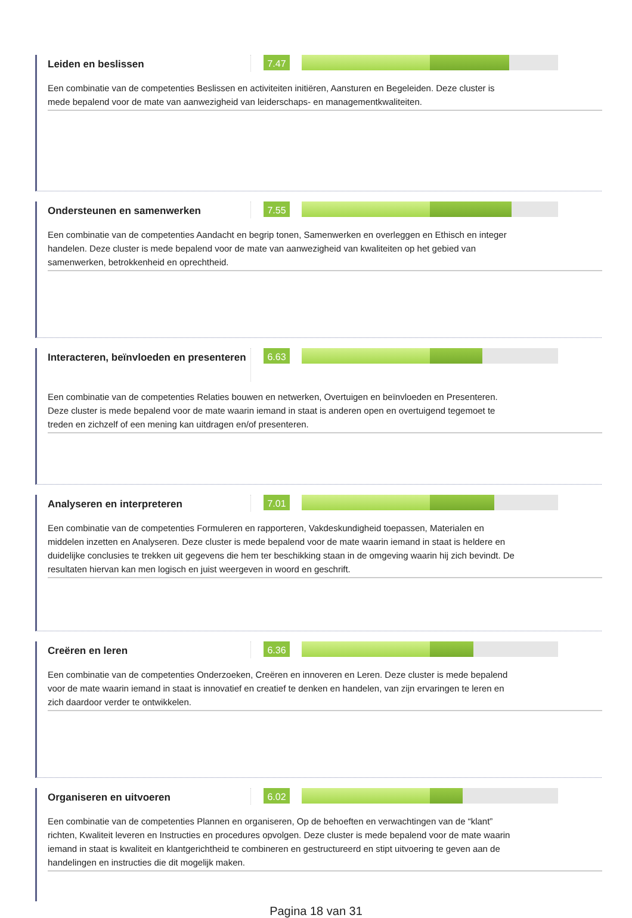Leiden en beslissen
7.47
Een combinatie van de competenties Beslissen en activiteiten initiëren, Aansturen en Begeleiden. Deze cluster is mede bepalend voor de mate van aanwezigheid van leiderschaps- en managementkwaliteiten.
Ondersteunen en samenwerken
7.55
Een combinatie van de competenties Aandacht en begrip tonen, Samenwerken en overleggen en Ethisch en integer handelen. Deze cluster is mede bepalend voor de mate van aanwezigheid van kwaliteiten op het gebied van samenwerken, betrokkenheid en oprechtheid.
Interacteren, beïnvloeden en presenteren
6.63
Een combinatie van de competenties Relaties bouwen en netwerken, Overtuigen en beïnvloeden en Presenteren. Deze cluster is mede bepalend voor de mate waarin iemand in staat is anderen open en overtuigend tegemoet te treden en zichzelf of een mening kan uitdragen en/of presenteren.
Analyseren en interpreteren
7.01
Een combinatie van de competenties Formuleren en rapporteren, Vakdeskundigheid toepassen, Materialen en middelen inzetten en Analyseren. Deze cluster is mede bepalend voor de mate waarin iemand in staat is heldere en duidelijke conclusies te trekken uit gegevens die hem ter beschikking staan in de omgeving waarin hij zich bevindt. De resultaten hiervan kan men logisch en juist weergeven in woord en geschrift.
Creëren en leren
6.36
Een combinatie van de competenties Onderzoeken, Creëren en innoveren en Leren. Deze cluster is mede bepalend voor de mate waarin iemand in staat is innovatief en creatief te denken en handelen, van zijn ervaringen te leren en zich daardoor verder te ontwikkelen.
Organiseren en uitvoeren
6.02
Een combinatie van de competenties Plannen en organiseren, Op de behoeften en verwachtingen van de “klant” richten, Kwaliteit leveren en Instructies en procedures opvolgen. Deze cluster is mede bepalend voor de mate waarin iemand in staat is kwaliteit en klantgerichtheid te combineren en gestructureerd en stipt uitvoering te geven aan de handelingen en instructies die dit mogelijk maken.
Pagina 18 van 31